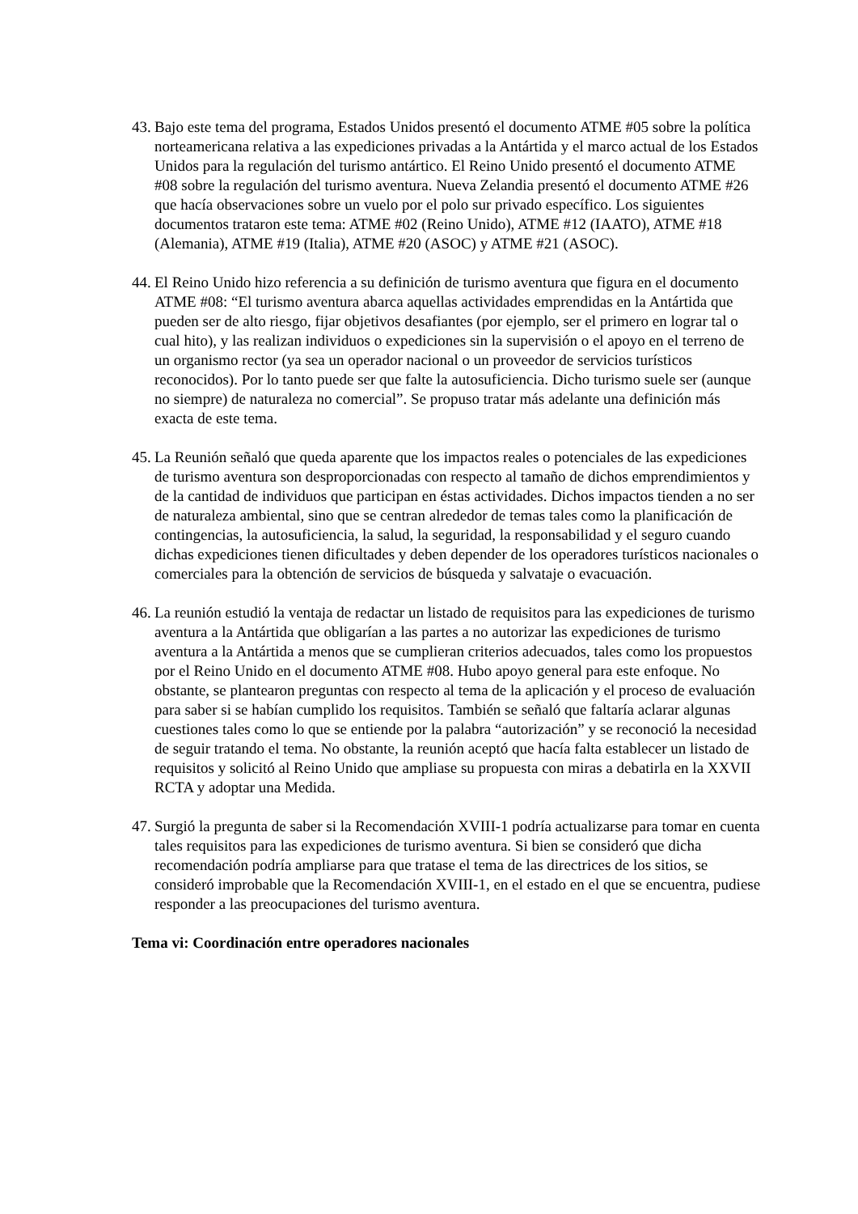43.
Bajo este tema del programa, Estados Unidos presentó el documento ATME #05 sobre la política norteamericana relativa a las expediciones privadas a la Antártida y el marco actual de los Estados Unidos para la regulación del turismo antártico. El Reino Unido presentó el documento ATME #08 sobre la regulación del turismo aventura. Nueva Zelandia presentó el documento ATME #26 que hacía observaciones sobre un vuelo por el polo sur privado específico. Los siguientes documentos trataron este tema: ATME #02 (Reino Unido), ATME #12 (IAATO), ATME #18 (Alemania), ATME #19 (Italia), ATME #20 (ASOC) y ATME #21 (ASOC).
44.
El Reino Unido hizo referencia a su definición de turismo aventura que figura en el documento ATME #08: “El turismo aventura abarca aquellas actividades emprendidas en la Antártida que pueden ser de alto riesgo, fijar objetivos desafiantes (por ejemplo, ser el primero en lograr tal o cual hito), y las realizan individuos o expediciones sin la supervisión o el apoyo en el terreno de un organismo rector (ya sea un operador nacional o un proveedor de servicios turísticos reconocidos). Por lo tanto puede ser que falte la autosuficiencia. Dicho turismo suele ser (aunque no siempre) de naturaleza no comercial”. Se propuso tratar más adelante una definición más exacta de este tema.
45.
La Reunión señaló que queda aparente que los impactos reales o potenciales de las expediciones de turismo aventura son desproporcionadas con respecto al tamaño de dichos emprendimientos y de la cantidad de individuos que participan en éstas actividades. Dichos impactos tienden a no ser de naturaleza ambiental, sino que se centran alrededor de temas tales como la planificación de contingencias, la autosuficiencia, la salud, la seguridad, la responsabilidad y el seguro cuando dichas expediciones tienen dificultades y deben depender de los operadores turísticos nacionales o comerciales para la obtención de servicios de búsqueda y salvataje o evacuación.
46.
La reunión estudió la ventaja de redactar un listado de requisitos para las expediciones de turismo aventura a la Antártida que obligarían a las partes a no autorizar las expediciones de turismo aventura a la Antártida a menos que se cumplieran criterios adecuados, tales como los propuestos por el Reino Unido en el documento ATME #08. Hubo apoyo general para este enfoque. No obstante, se plantearon preguntas con respecto al tema de la aplicación y el proceso de evaluación para saber si se habían cumplido los requisitos. También se señaló que faltaría aclarar algunas cuestiones tales como lo que se entiende por la palabra “autorización” y se reconoció la necesidad de seguir tratando el tema. No obstante, la reunión aceptó que hacía falta establecer un listado de requisitos y solicitó al Reino Unido que ampliase su propuesta con miras a debatirla en la XXVII RCTA y adoptar una Medida.
47.
Surgió la pregunta de saber si la Recomendación XVIII-1 podría actualizarse para tomar en cuenta tales requisitos para las expediciones de turismo aventura. Si bien se consideró que dicha recomendación podría ampliarse para que tratase el tema de las directrices de los sitios, se consideró improbable que la Recomendación XVIII-1, en el estado en el que se encuentra, pudiese responder a las preocupaciones del turismo aventura.
Tema vi: Coordinación entre operadores nacionales